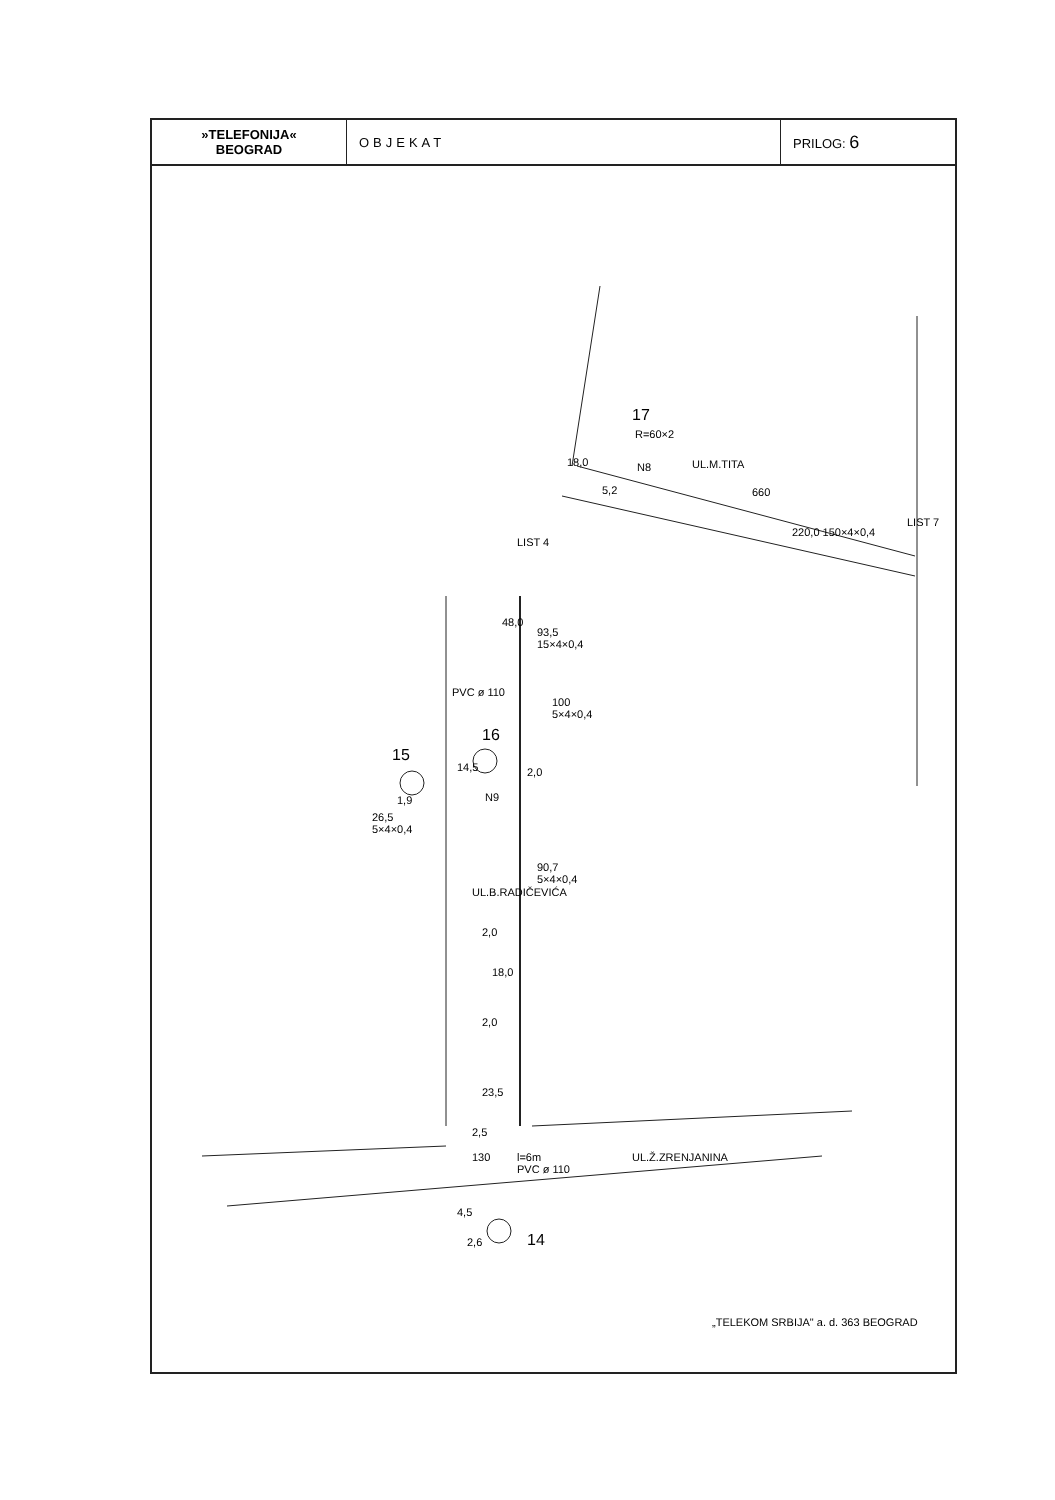| »TELEFONIJA« BEOGRAD | OBJEKAT | PRILOG: 6 |
17
R=60×2
UL.M.TITA 18,0 N8
5,2 660
220,0 150×4×0,4
LIST 7
LIST 4
93,5
15×4×0,4
48,0
16
PVC ø 110
100
5×4×0,4
15
14,5 2,0
N9 1,9
26,5
5×4×0,4
90,7
5×4×0,4
UL.B.RADIČEVIĆA
2,0
18,0
2,0
23,5
2,5
l=6m
PVC ø 110
130 UL.Ž.ZRENJANINA
4,5
2,6 14
„TELEKOM SRBIJA" a. d. 363 BEOGRAD